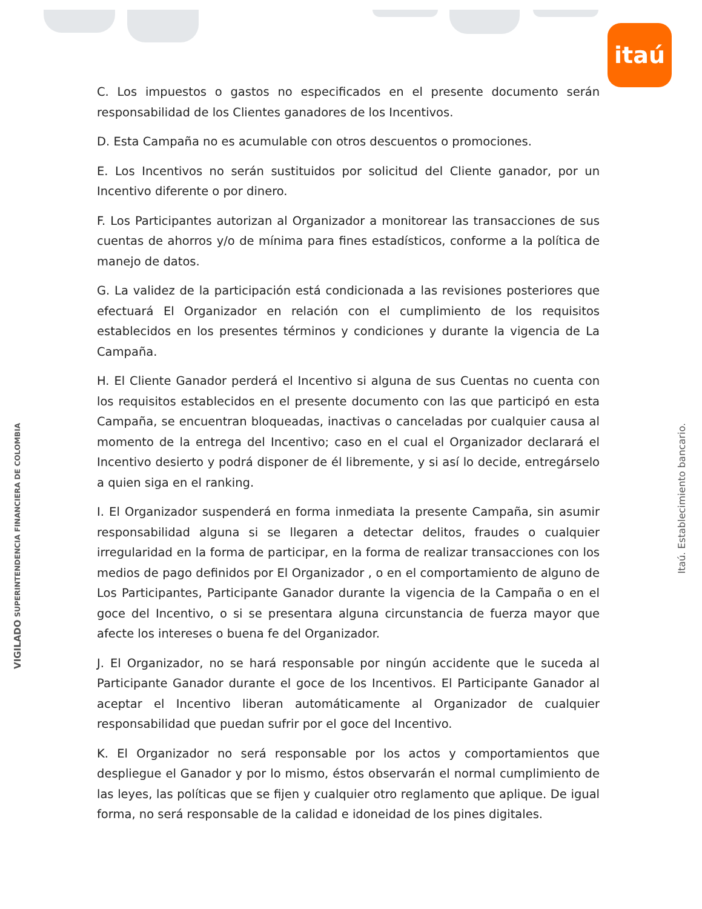itaú
C. Los impuestos o gastos no especificados en el presente documento serán responsabilidad de los Clientes ganadores de los Incentivos.
D. Esta Campaña no es acumulable con otros descuentos o promociones.
E. Los Incentivos no serán sustituidos por solicitud del Cliente ganador, por un Incentivo diferente o por dinero.
F. Los Participantes autorizan al Organizador a monitorear las transacciones de sus cuentas de ahorros y/o de mínima para fines estadísticos, conforme a la política de manejo de datos.
G. La validez de la participación está condicionada a las revisiones posteriores que efectuará El Organizador en relación con el cumplimiento de los requisitos establecidos en los presentes términos y condiciones y durante la vigencia de La Campaña.
H. El Cliente Ganador perderá el Incentivo si alguna de sus Cuentas no cuenta con los requisitos establecidos en el presente documento con las que participó en esta Campaña, se encuentran bloqueadas, inactivas o canceladas por cualquier causa al momento de la entrega del Incentivo; caso en el cual el Organizador declarará el Incentivo desierto y podrá disponer de él libremente, y si así lo decide, entregárselo a quien siga en el ranking.
I. El Organizador suspenderá en forma inmediata la presente Campaña, sin asumir responsabilidad alguna si se llegaren a detectar delitos, fraudes o cualquier irregularidad en la forma de participar, en la forma de realizar transacciones con los medios de pago definidos por El Organizador , o en el comportamiento de alguno de Los Participantes, Participante Ganador durante la vigencia de la Campaña o en el goce del Incentivo, o si se presentara alguna circunstancia de fuerza mayor que afecte los intereses o buena fe del Organizador.
J. El Organizador, no se hará responsable por ningún accidente que le suceda al Participante Ganador durante el goce de los Incentivos. El Participante Ganador al aceptar el Incentivo liberan automáticamente al Organizador de cualquier responsabilidad que puedan sufrir por el goce del Incentivo.
K. El Organizador no será responsable por los actos y comportamientos que despliegue el Ganador y por lo mismo, éstos observarán el normal cumplimiento de las leyes, las políticas que se fijen y cualquier otro reglamento que aplique. De igual forma, no será responsable de la calidad e idoneidad de los pines digitales.
VIGILADO SUPERINTENDENCIA FINANCIERA DE COLOMBIA
Itaú. Establecimiento bancario.